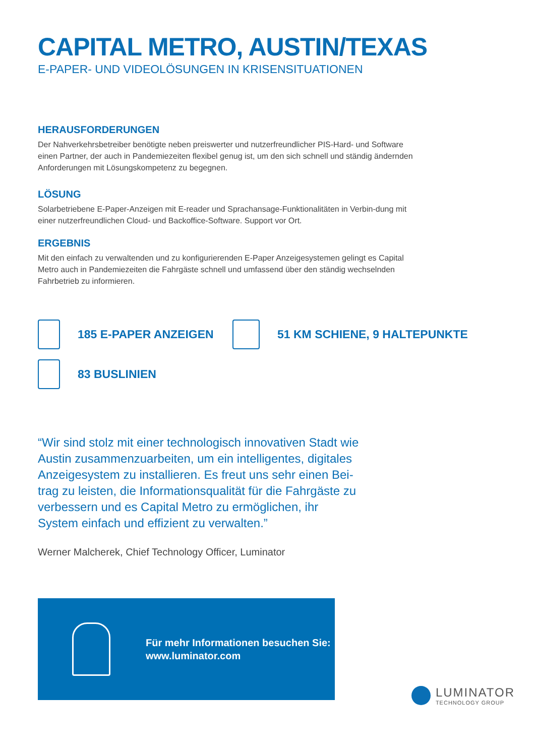CAPITAL METRO, AUSTIN/TEXAS
E-PAPER- UND VIDEOLÖSUNGEN IN KRISENSITUATIONEN
HERAUSFORDERUNGEN
Der Nahverkehrsbetreiber benötigte neben preiswerter und nutzerfreundlicher PIS-Hard- und Software einen Partner, der auch in Pandemiezeiten flexibel genug ist, um den sich schnell und ständig ändernden Anforderungen mit Lösungskompetenz zu begegnen.
LÖSUNG
Solarbetriebene E-Paper-Anzeigen mit E-reader und Sprachansage-Funktionalitäten in Verbin-dung mit einer nutzerfreundlichen Cloud- und Backoffice-Software. Support vor Ort.
ERGEBNIS
Mit den einfach zu verwaltenden und zu konfigurierenden E-Paper Anzeigesystemen gelingt es Capital Metro auch in Pandemiezeiten die Fahrgäste schnell und umfassend über den ständig wechselnden Fahrbetrieb zu informieren.
185 E-PAPER ANZEIGEN 51 KM SCHIENE, 9 HALTEPUNKTE
83 BUSLINIEN
“Wir sind stolz mit einer technologisch innovativen Stadt wie Austin zusammenzuarbeiten, um ein intelligentes, digitales Anzeigesystem zu installieren. Es freut uns sehr einen Bei-trag zu leisten, die Informationsqualität für die Fahrgäste zu verbessern und es Capital Metro zu ermöglichen, ihr System einfach und effizient zu verwalten.”
Werner Malcherek, Chief Technology Officer, Luminator
Für mehr Informationen besuchen Sie:
www.luminator.com
LUMINATOR
TECHNOLOGY GROUP